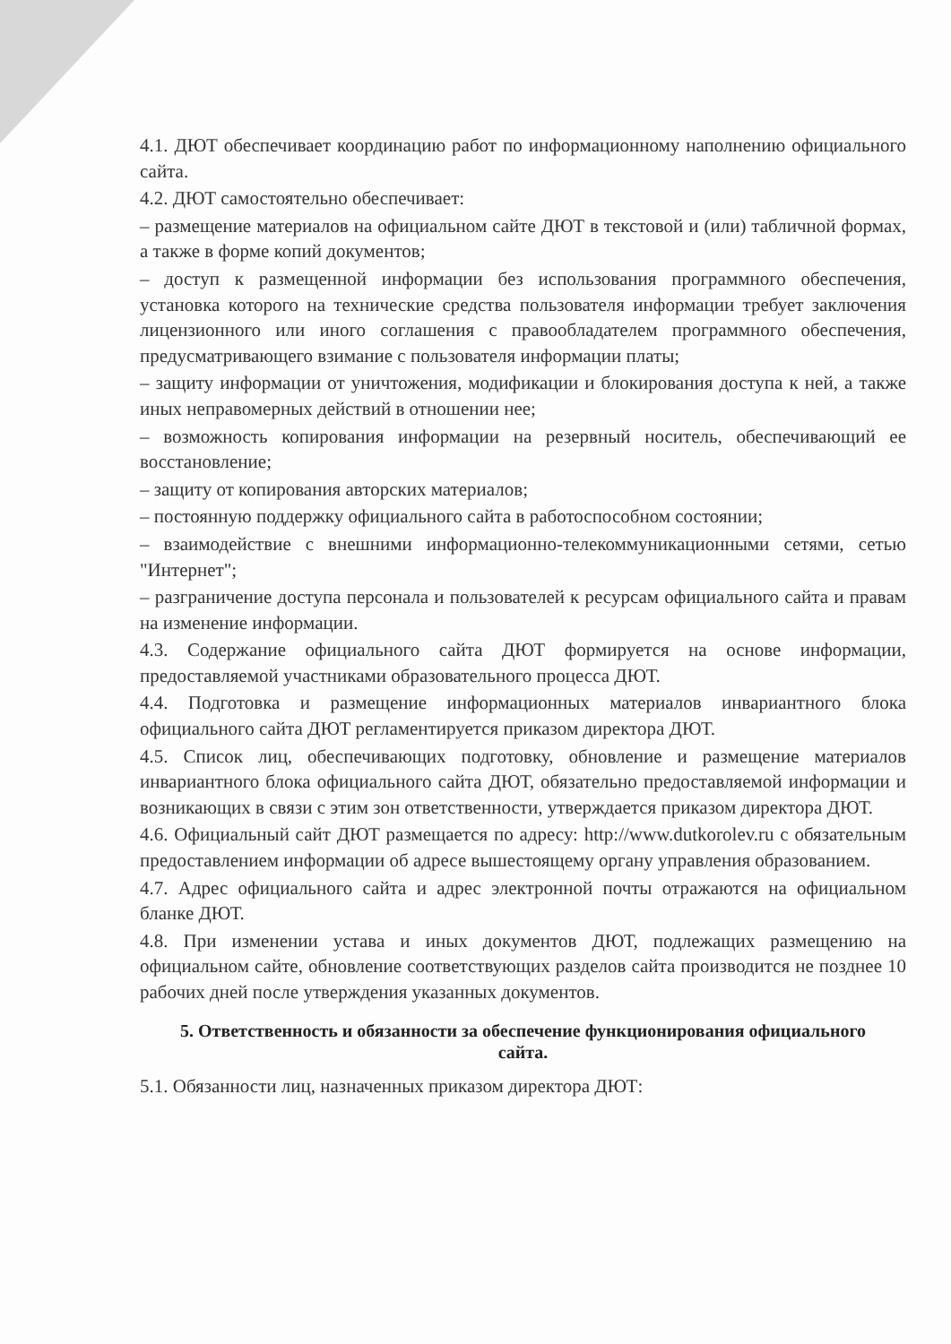4.1. ДЮТ обеспечивает координацию работ по информационному наполнению официального сайта.
4.2. ДЮТ самостоятельно обеспечивает:
– размещение материалов на официальном сайте ДЮТ в текстовой и (или) табличной формах, а также в форме копий документов;
– доступ к размещенной информации без использования программного обеспечения, установка которого на технические средства пользователя информации требует заключения лицензионного или иного соглашения с правообладателем программного обеспечения, предусматривающего взимание с пользователя информации платы;
– защиту информации от уничтожения, модификации и блокирования доступа к ней, а также иных неправомерных действий в отношении нее;
– возможность копирования информации на резервный носитель, обеспечивающий ее восстановление;
– защиту от копирования авторских материалов;
– постоянную поддержку официального сайта в работоспособном состоянии;
– взаимодействие с внешними информационно-телекоммуникационными сетями, сетью "Интернет";
– разграничение доступа персонала и пользователей к ресурсам официального сайта и правам на изменение информации.
4.3. Содержание официального сайта ДЮТ формируется на основе информации, предоставляемой участниками образовательного процесса ДЮТ.
4.4. Подготовка и размещение информационных материалов инвариантного блока официального сайта ДЮТ регламентируется приказом директора ДЮТ.
4.5. Список лиц, обеспечивающих подготовку, обновление и размещение материалов инвариантного блока официального сайта ДЮТ, обязательно предоставляемой информации и возникающих в связи с этим зон ответственности, утверждается приказом директора ДЮТ.
4.6. Официальный сайт ДЮТ размещается по адресу: http://www.dutkorolev.ru с обязательным предоставлением информации об адресе вышестоящему органу управления образованием.
4.7. Адрес официального сайта и адрес электронной почты отражаются на официальном бланке ДЮТ.
4.8. При изменении устава и иных документов ДЮТ, подлежащих размещению на официальном сайте, обновление соответствующих разделов сайта производится не позднее 10 рабочих дней после утверждения указанных документов.
5. Ответственность и обязанности за обеспечение функционирования официального сайта.
5.1. Обязанности лиц, назначенных приказом директора ДЮТ: